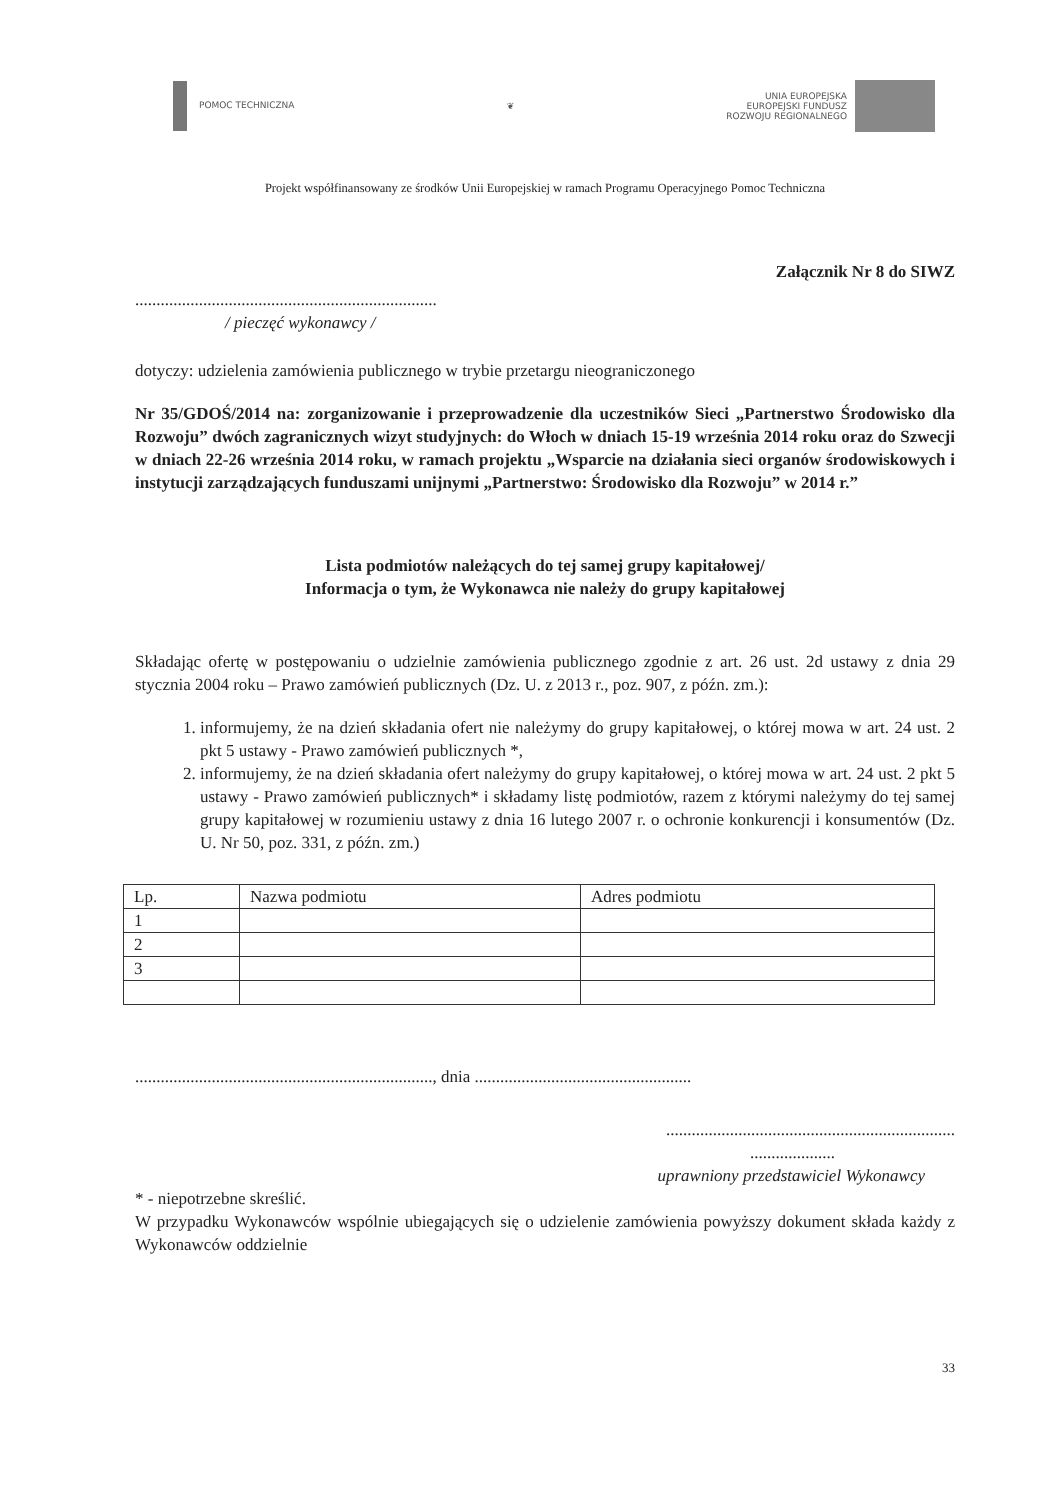POMOC TECHNICZNA ❦
UNIA EUROPEJSKA
EUROPEJSKI FUNDUSZ
ROZWOJU REGIONALNEGO
Projekt współfinansowany ze środków Unii Europejskiej w ramach Programu Operacyjnego Pomoc Techniczna
Załącznik Nr 8 do SIWZ
.......................................................................
/ pieczęć wykonawcy /
dotyczy: udzielenia zamówienia publicznego w trybie przetargu nieograniczonego
Nr 35/GDOŚ/2014 na: zorganizowanie i przeprowadzenie dla uczestników Sieci „Partnerstwo Środowisko dla Rozwoju” dwóch zagranicznych wizyt studyjnych: do Włoch w dniach 15-19 września 2014 roku oraz do Szwecji w dniach 22-26 września 2014 roku, w ramach projektu „Wsparcie na działania sieci organów środowiskowych i instytucji zarządzających funduszami unijnymi „Partnerstwo: Środowisko dla Rozwoju” w 2014 r.”
Lista podmiotów należących do tej samej grupy kapitałowej/
Informacja o tym, że Wykonawca nie należy do grupy kapitałowej
Składając ofertę w postępowaniu o udzielnie zamówienia publicznego zgodnie z art. 26 ust. 2d ustawy z dnia 29 stycznia 2004 roku – Prawo zamówień publicznych (Dz. U. z 2013 r., poz. 907, z późn. zm.):
1. informujemy, że na dzień składania ofert nie należymy do grupy kapitałowej, o której mowa w art. 24 ust. 2 pkt 5 ustawy - Prawo zamówień publicznych *,
2. informujemy, że na dzień składania ofert należymy do grupy kapitałowej, o której mowa w art. 24 ust. 2 pkt 5 ustawy - Prawo zamówień publicznych* i składamy listę podmiotów, razem z którymi należymy do tej samej grupy kapitałowej w rozumieniu ustawy z dnia 16 lutego 2007 r. o ochronie konkurencji i konsumentów (Dz. U. Nr 50, poz. 331, z późn. zm.)
| Lp. | Nazwa podmiotu | Adres podmiotu |
| --- | --- | --- |
| 1 | | |
| 2 | | |
| 3 | | |
......................................................................, dnia ...................................................
....................................................................
....................
uprawniony przedstawiciel Wykonawcy
* - niepotrzebne skreślić.
W przypadku Wykonawców wspólnie ubiegających się o udzielenie zamówienia powyższy dokument składa każdy z Wykonawców oddzielnie
33